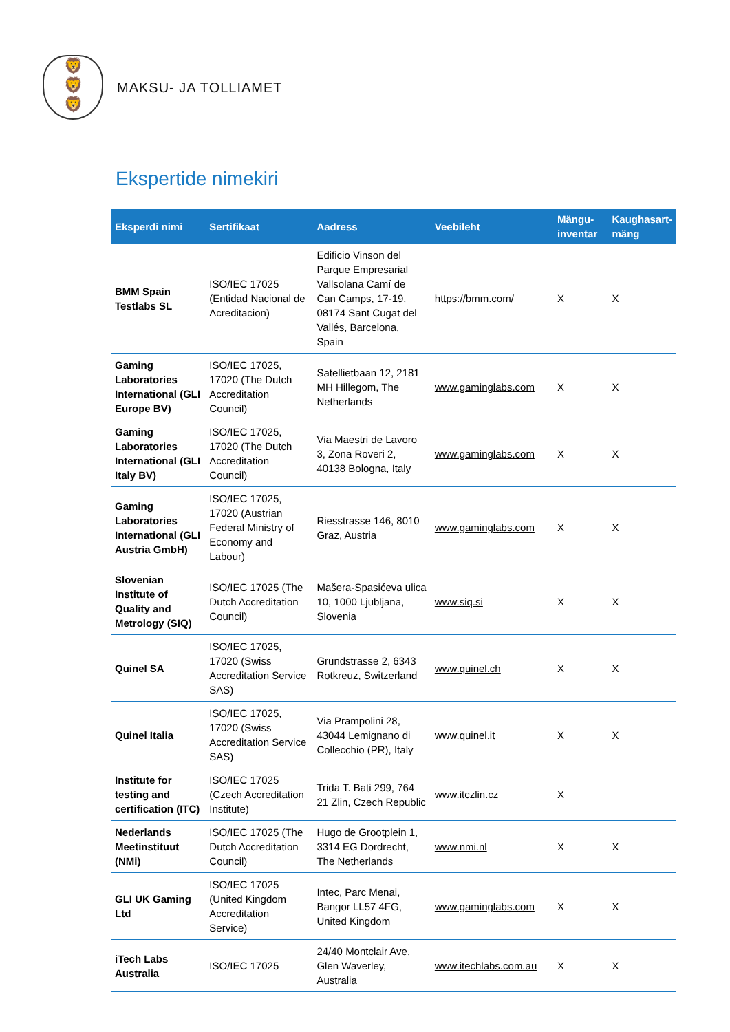🦁
🦁
🦁
MAKSU- JA TOLLIAMET
Ekspertide nimekiri
| Eksperdi nimi | Sertifikaat | Aadress | Veebileht | Mängu-inventar | Kaughasart-mäng |
| --- | --- | --- | --- | --- | --- |
| BMM Spain Testlabs SL | ISO/IEC 17025 (Entidad Nacional de Acreditacion) | Edificio Vinson del Parque Empresarial Vallsolana Camí de Can Camps, 17-19, 08174 Sant Cugat del Vallés, Barcelona, Spain | https://bmm.com/ | X | X |
| Gaming Laboratories International (GLI Europe BV) | ISO/IEC 17025, 17020 (The Dutch Accreditation Council) | Satellietbaan 12, 2181 MH Hillegom, The Netherlands | www.gaminglabs.com | X | X |
| Gaming Laboratories International (GLI Italy BV) | ISO/IEC 17025, 17020 (The Dutch Accreditation Council) | Via Maestri de Lavoro 3, Zona Roveri 2, 40138 Bologna, Italy | www.gaminglabs.com | X | X |
| Gaming Laboratories International (GLI Austria GmbH) | ISO/IEC 17025, 17020 (Austrian Federal Ministry of Economy and Labour) | Riesstrasse 146, 8010 Graz, Austria | www.gaminglabs.com | X | X |
| Slovenian Institute of Quality and Metrology (SIQ) | ISO/IEC 17025 (The Dutch Accreditation Council) | Mašera-Spasićeva ulica 10, 1000 Ljubljana, Slovenia | www.siq.si | X | X |
| Quinel SA | ISO/IEC 17025, 17020 (Swiss Accreditation Service SAS) | Grundstrasse 2, 6343 Rotkreuz, Switzerland | www.quinel.ch | X | X |
| Quinel Italia | ISO/IEC 17025, 17020 (Swiss Accreditation Service SAS) | Via Prampolini 28, 43044 Lemignano di Collecchio (PR), Italy | www.quinel.it | X | X |
| Institute for testing and certification (ITC) | ISO/IEC 17025 (Czech Accreditation Institute) | Trida T. Bati 299, 764 21 Zlin, Czech Republic | www.itczlin.cz | X | |
| Nederlands Meetinstituut (NMi) | ISO/IEC 17025 (The Dutch Accreditation Council) | Hugo de Grootplein 1, 3314 EG Dordrecht, The Netherlands | www.nmi.nl | X | X |
| GLI UK Gaming Ltd | ISO/IEC 17025 (United Kingdom Accreditation Service) | Intec, Parc Menai, Bangor LL57 4FG, United Kingdom | www.gaminglabs.com | X | X |
| iTech Labs Australia | ISO/IEC 17025 | 24/40 Montclair Ave, Glen Waverley, Australia | www.itechlabs.com.au | X | X |